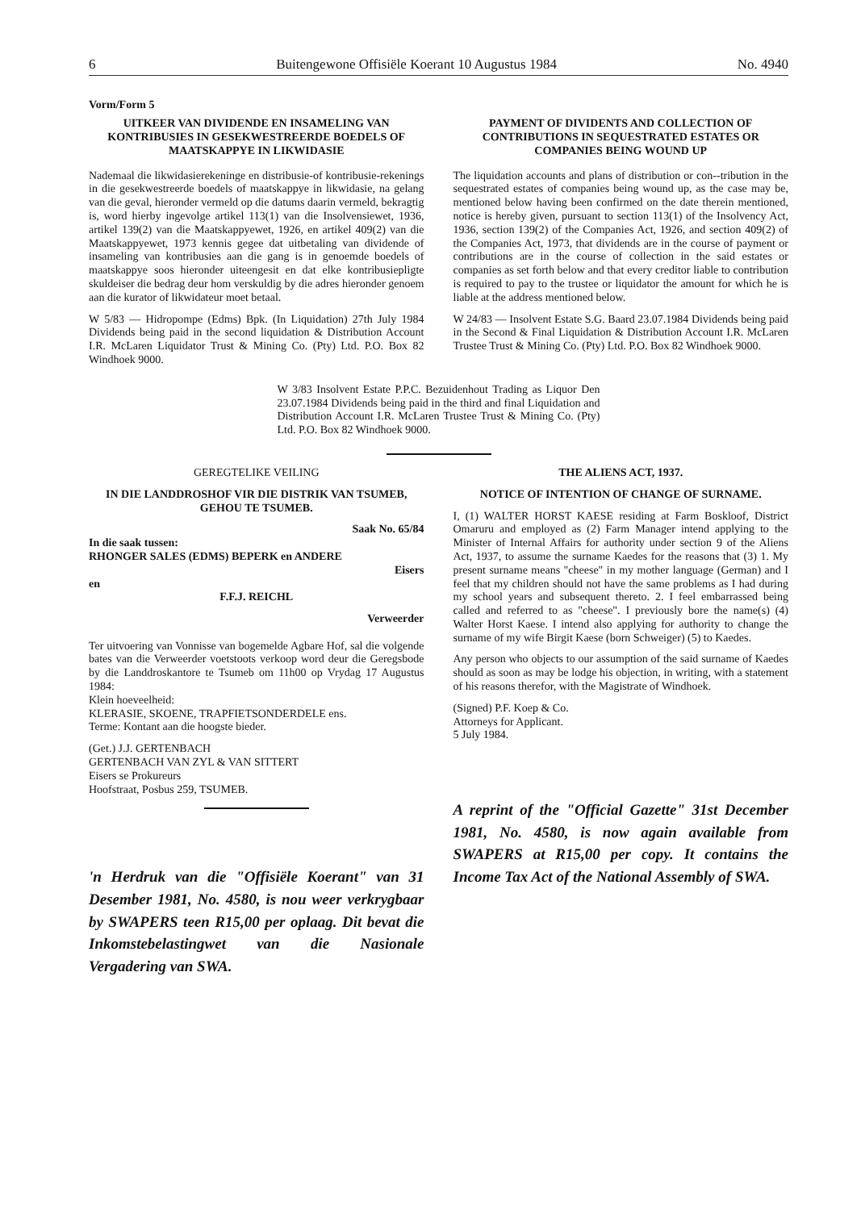6 Buitengewone Offisiële Koerant 10 Augustus 1984 No. 4940
Vorm/Form 5
UITKEER VAN DIVIDENDE EN INSAMELING VAN KONTRIBUSIES IN GESEKWESTREERDE BOEDELS OF MAATSKAPPYE IN LIKWIDASIE
Nademaal die likwidasierekeninge en distribusie-of kontribusie-rekenings in die gesekwestreerde boedels of maatskappye in likwidasie, na gelang van die geval, hieronder vermeld op die datums daarin vermeld, bekragtig is, word hierby ingevolge artikel 113(1) van die Insolvensiewet, 1936, artikel 139(2) van die Maatskappyewet, 1926, en artikel 409(2) van die Maatskappyewet, 1973 kennis gegee dat uitbetaling van dividende of insameling van kontribusies aan die gang is in genoemde boedels of maatskappye soos hieronder uiteengesit en dat elke kontribusiepligte skuldeiser die bedrag deur hom verskuldig by die adres hieronder genoem aan die kurator of likwidateur moet betaal.
W 5/83 — Hidropompe (Edms) Bpk. (In Liquidation) 27th July 1984 Dividends being paid in the second liquidation & Distribution Account I.R. McLaren Liquidator Trust & Mining Co. (Pty) Ltd. P.O. Box 82 Windhoek 9000.
PAYMENT OF DIVIDENTS AND COLLECTION OF CONTRIBUTIONS IN SEQUESTRATED ESTATES OR COMPANIES BEING WOUND UP
The liquidation accounts and plans of distribution or con--tribution in the sequestrated estates of companies being wound up, as the case may be, mentioned below having been confirmed on the date therein mentioned, notice is hereby given, pursuant to section 113(1) of the Insolvency Act, 1936, section 139(2) of the Companies Act, 1926, and section 409(2) of the Companies Act, 1973, that dividends are in the course of payment or contributions are in the course of collection in the said estates or companies as set forth below and that every creditor liable to contribution is required to pay to the trustee or liquidator the amount for which he is liable at the address mentioned below.
W 24/83 — Insolvent Estate S.G. Baard 23.07.1984 Dividends being paid in the Second & Final Liquidation & Distribution Account I.R. McLaren Trustee Trust & Mining Co. (Pty) Ltd. P.O. Box 82 Windhoek 9000.
W 3/83 Insolvent Estate P.P.C. Bezuidenhout Trading as Liquor Den 23.07.1984 Dividends being paid in the third and final Liquidation and Distribution Account I.R. McLaren Trustee Trust & Mining Co. (Pty) Ltd. P.O. Box 82 Windhoek 9000.
GEREGTELIKE VEILING
IN DIE LANDDROSHOF VIR DIE DISTRIK VAN TSUMEB, GEHOU TE TSUMEB.
Saak No. 65/84
In die saak tussen:
RHONGER SALES (EDMS) BEPERK en ANDERE
Eisers
en
F.F.J. REICHL
Verweerder
Ter uitvoering van Vonnisse van bogemelde Agbare Hof, sal die volgende bates van die Verweerder voetstoots verkoop word deur die Geregsbode by die Landdroskantore te Tsumeb om 11h00 op Vrydag 17 Augustus 1984:
Klein hoeveelheid:
KLERASIE, SKOENE, TRAPFIETSONDERDELE ens.
Terme: Kontant aan die hoogste bieder.
(Get.) J.J. GERTENBACH
GERTENBACH VAN ZYL & VAN SITTERT
Eisers se Prokureurs
Hoofstraat, Posbus 259, TSUMEB.
'n Herdruk van die "Offisiële Koerant" van 31 Desember 1981, No. 4580, is nou weer verkrygbaar by SWAPERS teen R15,00 per oplaag. Dit bevat die Inkomstebelastingwet van die Nasionale Vergadering van SWA.
THE ALIENS ACT, 1937.
NOTICE OF INTENTION OF CHANGE OF SURNAME.
I, (1) WALTER HORST KAESE residing at Farm Boskloof, District Omaruru and employed as (2) Farm Manager intend applying to the Minister of Internal Affairs for authority under section 9 of the Aliens Act, 1937, to assume the surname Kaedes for the reasons that (3) 1. My present surname means "cheese" in my mother language (German) and I feel that my children should not have the same problems as I had during my school years and subsequent thereto. 2. I feel embarrassed being called and referred to as "cheese". I previously bore the name(s) (4) Walter Horst Kaese. I intend also applying for authority to change the surname of my wife Birgit Kaese (born Schweiger) (5) to Kaedes.
Any person who objects to our assumption of the said surname of Kaedes should as soon as may be lodge his objection, in writing, with a statement of his reasons therefor, with the Magistrate of Windhoek.
(Signed) P.F. Koep & Co.
Attorneys for Applicant.
5 July 1984.
A reprint of the "Official Gazette" 31st December 1981, No. 4580, is now again available from SWAPERS at R15,00 per copy. It contains the Income Tax Act of the National Assembly of SWA.